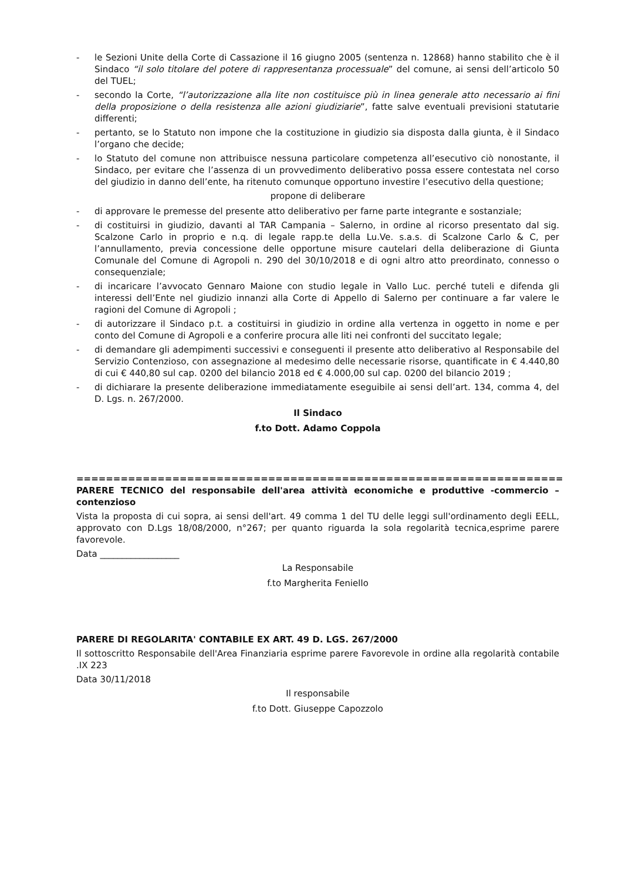- le Sezioni Unite della Corte di Cassazione il 16 giugno 2005 (sentenza n. 12868) hanno stabilito che è il Sindaco “il solo titolare del potere di rappresentanza processuale” del comune, ai sensi dell’articolo 50 del TUEL;
- secondo la Corte, “l’autorizzazione alla lite non costituisce più in linea generale atto necessario ai fini della proposizione o della resistenza alle azioni giudiziarie”, fatte salve eventuali previsioni statutarie differenti;
- pertanto, se lo Statuto non impone che la costituzione in giudizio sia disposta dalla giunta, è il Sindaco l’organo che decide;
- lo Statuto del comune non attribuisce nessuna particolare competenza all’esecutivo ciò nonostante, il Sindaco, per evitare che l’assenza di un provvedimento deliberativo possa essere contestata nel corso del giudizio in danno dell’ente, ha ritenuto comunque opportuno investire l’esecutivo della questione;
propone di deliberare
- di approvare le premesse del presente atto deliberativo per farne parte integrante e sostanziale;
- di costituirsi in giudizio, davanti al TAR Campania – Salerno, in ordine al ricorso presentato dal sig. Scalzone Carlo in proprio e n.q. di legale rapp.te della Lu.Ve. s.a.s. di Scalzone Carlo & C, per l’annullamento, previa concessione delle opportune misure cautelari della deliberazione di Giunta Comunale del Comune di Agropoli n. 290 del 30/10/2018 e di ogni altro atto preordinato, connesso o consequenziale;
- di incaricare l’avvocato Gennaro Maione con studio legale in Vallo Luc. perché tuteli e difenda gli interessi dell’Ente nel giudizio innanzi alla Corte di Appello di Salerno per continuare a far valere le ragioni del Comune di Agropoli ;
- di autorizzare il Sindaco p.t. a costituirsi in giudizio in ordine alla vertenza in oggetto in nome e per conto del Comune di Agropoli e a conferire procura alle liti nei confronti del succitato legale;
- di demandare gli adempimenti successivi e conseguenti il presente atto deliberativo al Responsabile del Servizio Contenzioso, con assegnazione al medesimo delle necessarie risorse, quantificate in € 4.440,80 di cui € 440,80 sul cap. 0200 del bilancio 2018 ed € 4.000,00 sul cap. 0200 del bilancio 2019 ;
- di dichiarare la presente deliberazione immediatamente eseguibile ai sensi dell’art. 134, comma 4, del D. Lgs. n. 267/2000.
Il Sindaco
f.to Dott. Adamo Coppola
==================================================================
PARERE TECNICO del responsabile dell'area attività economiche e produttive -commercio – contenzioso
Vista la proposta di cui sopra, ai sensi dell'art. 49 comma 1 del TU delle leggi sull'ordinamento degli EELL, approvato con D.Lgs 18/08/2000, n°267; per quanto riguarda la sola regolarità tecnica,esprime parere favorevole.
Data __________________
La Responsabile
f.to Margherita Feniello
PARERE DI REGOLARITA' CONTABILE EX ART. 49 D. LGS. 267/2000
Il sottoscritto Responsabile dell'Area Finanziaria esprime parere Favorevole in ordine alla regolarità contabile .IX 223
Data 30/11/2018
Il responsabile
f.to Dott. Giuseppe Capozzolo